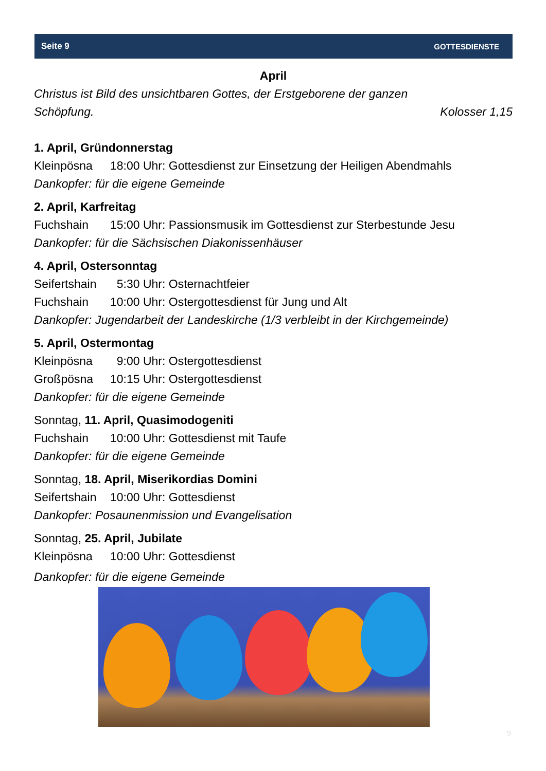Seite 9 GOTTESDIENSTE
April
Christus ist Bild des unsichtbaren Gottes, der Erstgeborene der ganzen
Schöpfung. Kolosser 1,15
1. April, Gründonnerstag
Kleinpösna 18:00 Uhr: Gottesdienst zur Einsetzung der Heiligen Abendmahls
Dankopfer: für die eigene Gemeinde
2. April, Karfreitag
Fuchshain 15:00 Uhr: Passionsmusik im Gottesdienst zur Sterbestunde Jesu
Dankopfer: für die Sächsischen Diakonissenhäuser
4. April, Ostersonntag
Seifertshain 5:30 Uhr: Osternachtfeier
Fuchshain 10:00 Uhr: Ostergottesdienst für Jung und Alt
Dankopfer: Jugendarbeit der Landeskirche (1/3 verbleibt in der Kirchgemeinde)
5. April, Ostermontag
Kleinpösna 9:00 Uhr: Ostergottesdienst
Großpösna 10:15 Uhr: Ostergottesdienst
Dankopfer: für die eigene Gemeinde
Sonntag, 11. April, Quasimodogeniti
Fuchshain 10:00 Uhr: Gottesdienst mit Taufe
Dankopfer: für die eigene Gemeinde
Sonntag, 18. April, Miserikordias Domini
Seifertshain 10:00 Uhr: Gottesdienst
Dankopfer: Posaunenmission und Evangelisation
Sonntag, 25. April, Jubilate
Kleinpösna 10:00 Uhr: Gottesdienst
Dankopfer: für die eigene Gemeinde
9